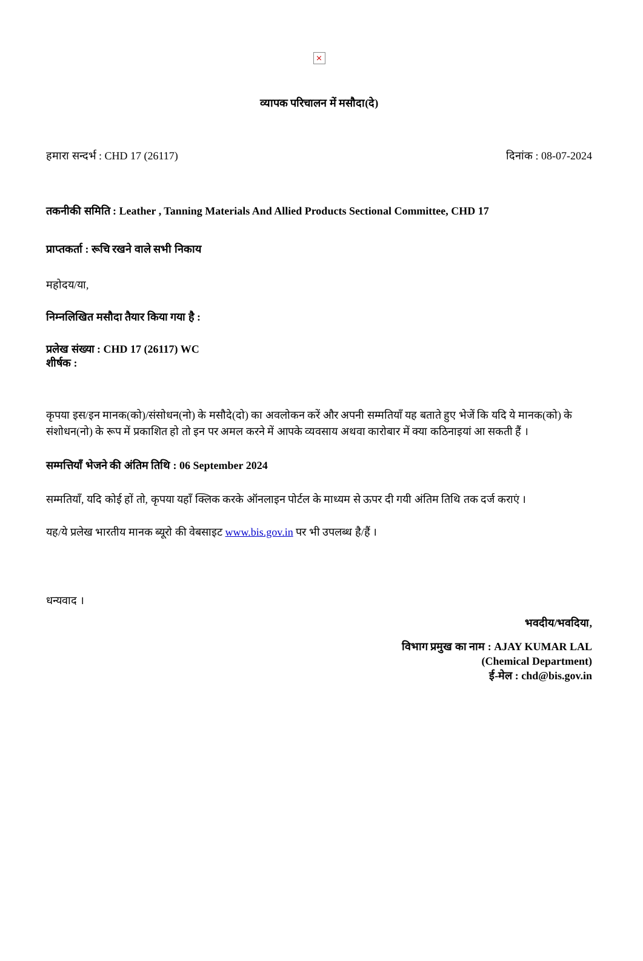×
व्यापक परिचालन में मसौदा(दे)
हमारा सन्दर्भ : CHD 17 (26117) दिनांक : 08-07-2024
तकनीकी समिति : Leather , Tanning Materials And Allied Products Sectional Committee, CHD 17
प्राप्तकर्ता : रूचि रखने वाले सभी निकाय
महोदय/या,
निम्नलिखित मसौदा तैयार किया गया है :
प्रलेख संख्या : CHD 17 (26117) WC
शीर्षक :
कृपया इस/इन मानक(को)/संसोधन(नो) के मसौदे(दो) का अवलोकन करें और अपनी सम्मतियाँ यह बताते हुए भेजें कि यदि ये मानक(को) के संशोधन(नो) के रूप में प्रकाशित हो तो इन पर अमल करने में आपके व्यवसाय अथवा कारोबार में क्या कठिनाइयां आ सकती हैं ।
सम्मत्तियाँ भेजने की अंतिम तिथि : 06 September 2024
सम्मतियाँ, यदि कोई हों तो, कृपया यहाँ क्लिक करके ऑनलाइन पोर्टल के माध्यम से ऊपर दी गयी अंतिम तिथि तक दर्ज कराएं ।
यह/ये प्रलेख भारतीय मानक ब्यूरो की वेबसाइट www.bis.gov.in पर भी उपलब्ध है/हैं ।
धन्यवाद ।
भवदीय/भवदिया,
विभाग प्रमुख का नाम : AJAY KUMAR LAL
(Chemical Department)
ई-मेल : chd@bis.gov.in